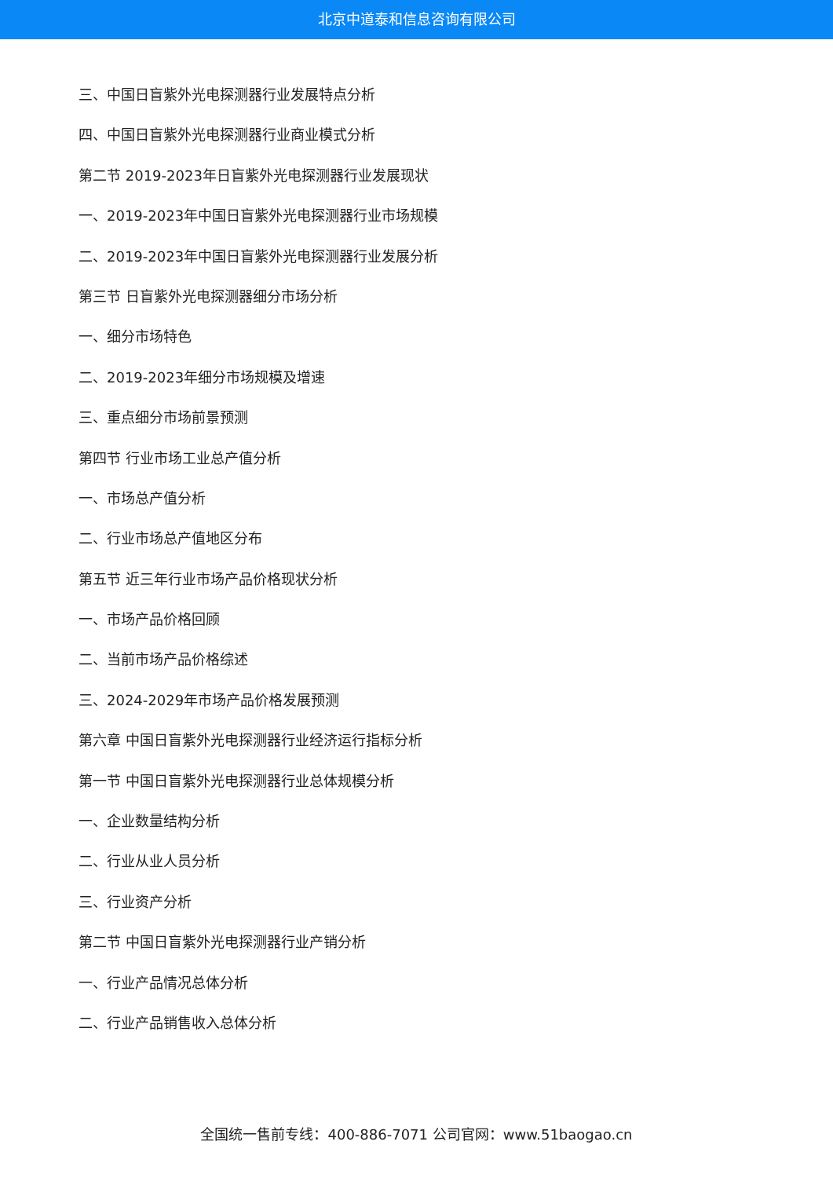北京中道泰和信息咨询有限公司
三、中国日盲紫外光电探测器行业发展特点分析
四、中国日盲紫外光电探测器行业商业模式分析
第二节 2019-2023年日盲紫外光电探测器行业发展现状
一、2019-2023年中国日盲紫外光电探测器行业市场规模
二、2019-2023年中国日盲紫外光电探测器行业发展分析
第三节 日盲紫外光电探测器细分市场分析
一、细分市场特色
二、2019-2023年细分市场规模及增速
三、重点细分市场前景预测
第四节 行业市场工业总产值分析
一、市场总产值分析
二、行业市场总产值地区分布
第五节 近三年行业市场产品价格现状分析
一、市场产品价格回顾
二、当前市场产品价格综述
三、2024-2029年市场产品价格发展预测
第六章 中国日盲紫外光电探测器行业经济运行指标分析
第一节 中国日盲紫外光电探测器行业总体规模分析
一、企业数量结构分析
二、行业从业人员分析
三、行业资产分析
第二节 中国日盲紫外光电探测器行业产销分析
一、行业产品情况总体分析
二、行业产品销售收入总体分析
全国统一售前专线：400-886-7071 公司官网：www.51baogao.cn